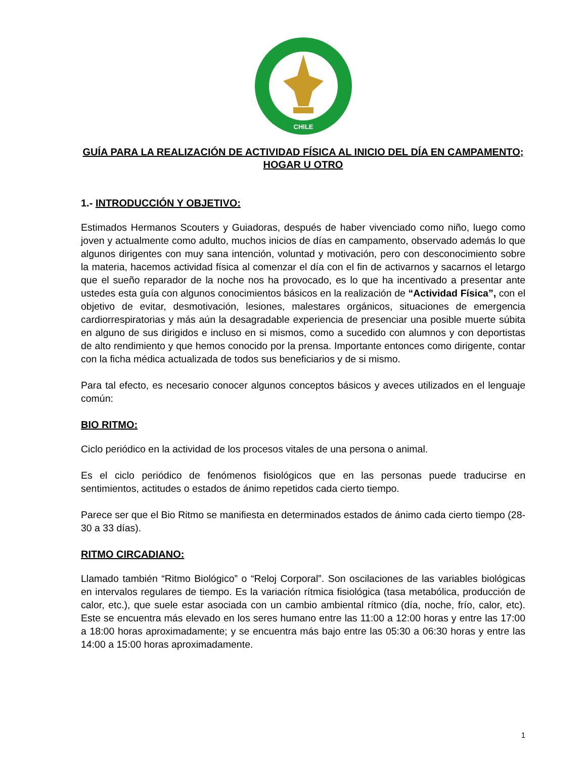CHILE
GUÍA PARA LA REALIZACIÓN DE ACTIVIDAD FÍSICA AL INICIO DEL DÍA EN CAMPAMENTO; HOGAR U OTRO
1.- INTRODUCCIÓN Y OBJETIVO:
Estimados Hermanos Scouters y Guiadoras, después de haber vivenciado como niño, luego como joven y actualmente como adulto, muchos inicios de días en campamento, observado además lo que algunos dirigentes con muy sana intención, voluntad y motivación, pero con desconocimiento sobre la materia, hacemos actividad física al comenzar el día con el fin de activarnos y sacarnos el letargo que el sueño reparador de la noche nos ha provocado, es lo que ha incentivado a presentar ante ustedes esta guía con algunos conocimientos básicos en la realización de “Actividad Física”, con el objetivo de evitar, desmotivación, lesiones, malestares orgánicos, situaciones de emergencia cardiorrespiratorias y más aún la desagradable experiencia de presenciar una posible muerte súbita en alguno de sus dirigidos e incluso en si mismos, como a sucedido con alumnos y con deportistas de alto rendimiento y que hemos conocido por la prensa. Importante entonces como dirigente, contar con la ficha médica actualizada de todos sus beneficiarios y de si mismo.
Para tal efecto, es necesario conocer algunos conceptos básicos y aveces utilizados en el lenguaje común:
BIO RITMO:
Ciclo periódico en la actividad de los procesos vitales de una persona o animal.
Es el ciclo periódico de fenómenos fisiológicos que en las personas puede traducirse en sentimientos, actitudes o estados de ánimo repetidos cada cierto tiempo.
Parece ser que el Bio Ritmo se manifiesta en determinados estados de ánimo cada cierto tiempo (28-30 a 33 días).
RITMO CIRCADIANO:
Llamado también “Ritmo Biológico” o “Reloj Corporal”. Son oscilaciones de las variables biológicas en intervalos regulares de tiempo. Es la variación rítmica fisiológica (tasa metabólica, producción de calor, etc.), que suele estar asociada con un cambio ambiental rítmico (día, noche, frío, calor, etc). Este se encuentra más elevado en los seres humano entre las 11:00 a 12:00 horas y entre las 17:00 a 18:00 horas aproximadamente; y se encuentra más bajo entre las 05:30 a 06:30 horas y entre las 14:00 a 15:00 horas aproximadamente.
1